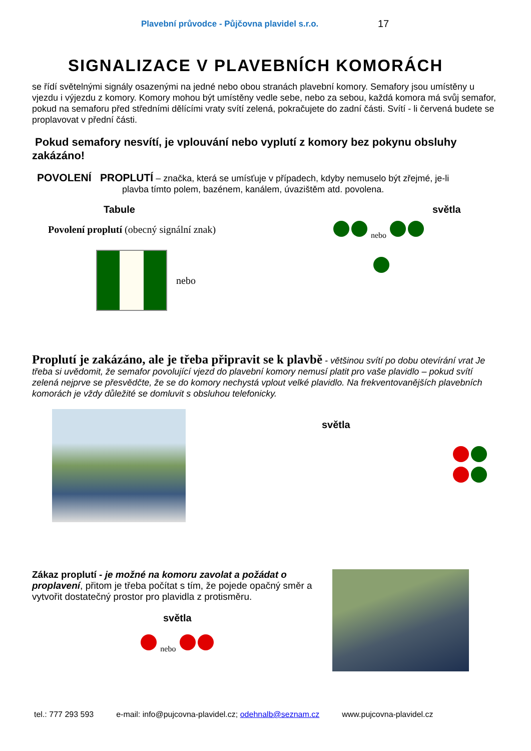Plavební průvodce - Půjčovna plavidel s.r.o.
17
SIGNALIZACE V PLAVEBNÍCH KOMORÁCH
se řídí světelnými signály osazenými na jedné nebo obou stranách plavební komory. Semafory jsou umístěny u vjezdu i výjezdu z komory. Komory mohou být umístěny vedle sebe, nebo za sebou, každá komora má svůj semafor, pokud na semaforu před středními dělícími vraty svítí zelená, pokračujete do zadní části. Svítí - li červená budete se proplavovat v přední části.
Pokud semafory nesvítí, je vplouvání nebo vyplutí z komory bez pokynu obsluhy zakázáno!
POVOLENÍ PROPLUTÍ – značka, která se umísťuje v případech, kdyby nemuselo být zřejmé, je-li
plavba tímto polem, bazénem, kanálem, úvazištěm atd. povolena.
Tabule
Povolení proplutí (obecný signální znak)
nebo
světla
nebo
Proplutí je zakázáno, ale je třeba připravit se k plavbě - většinou svítí po dobu otevírání vrat Je třeba si uvědomit, že semafor povolující vjezd do plavební komory nemusí platit pro vaše plavidlo – pokud svítí zelená nejprve se přesvědčte, že se do komory nechystá vplout velké plavidlo. Na frekventovanějších plavebních komorách je vždy důležité se domluvit s obsluhou telefonicky.
světla
Zákaz proplutí - je možné na komoru zavolat a požádat o proplavení, přitom je třeba počítat s tím, že pojede opačný směr a vytvořit dostatečný prostor pro plavidla z protisměru.
světla
nebo
tel.: 777 293 593 e-mail: info@pujcovna-plavidel.cz; odehnalb@seznam.cz www.pujcovna-plavidel.cz